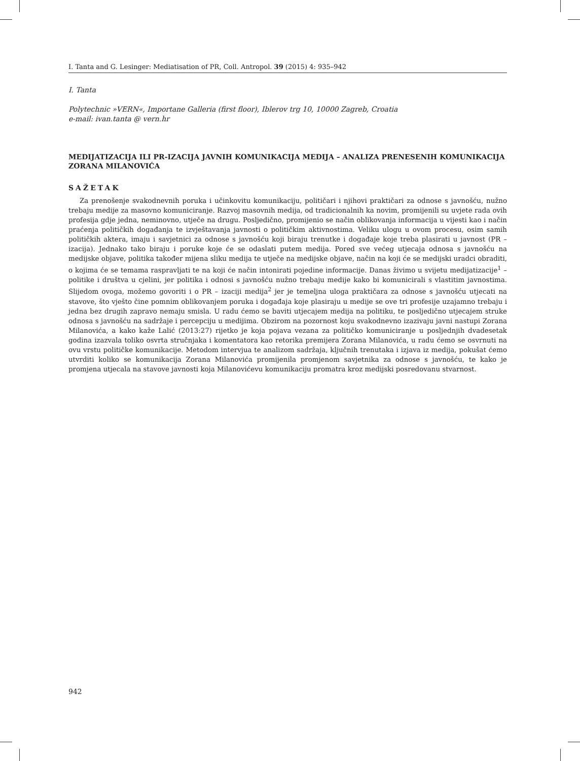I. Tanta and G. Lesinger: Mediatisation of PR, Coll. Antropol. 39 (2015) 4: 935–942
I. Tanta
Polytechnic »VERN«, Importane Galleria (first floor), Iblerov trg 10, 10000 Zagreb, Croatia
e-mail: ivan.tanta @ vern.hr
MEDIJATIZACIJA ILI PR-IZACIJA JAVNIH KOMUNIKACIJA MEDIJA – ANALIZA PRENESENIH KOMUNIKACIJA ZORANA MILANOVIĆA
SAŽETAK
Za prenošenje svakodnevnih poruka i učinkovitu komunikaciju, političari i njihovi praktičari za odnose s javnošću, nužno trebaju medije za masovno komuniciranje. Razvoj masovnih medija, od tradicionalnih ka novim, promijenili su uvjete rada ovih profesija gdje jedna, neminovno, utječe na drugu. Posljedično, promijenio se način oblikovanja informacija u vijesti kao i način praćenja političkih događanja te izvještavanja javnosti o političkim aktivnostima. Veliku ulogu u ovom procesu, osim samih političkih aktera, imaju i savjetnici za odnose s javnošću koji biraju trenutke i događaje koje treba plasirati u javnost (PR – izacija). Jednako tako biraju i poruke koje će se odaslati putem medija. Pored sve većeg utjecaja odnosa s javnošću na medijske objave, politika također mijena sliku medija te utječe na medijske objave, način na koji će se medijski uradci obraditi, o kojima će se temama raspravljati te na koji će način intonirati pojedine informacije. Danas živimo u svijetu medijatizacije<sup>1</sup> – politike i društva u cjelini, jer politika i odnosi s javnošću nužno trebaju medije kako bi komunicirali s vlastitim javnostima. Slijedom ovoga, možemo govoriti i o PR – izaciji medija<sup>2</sup> jer je temeljna uloga praktičara za odnose s javnošću utjecati na stavove, što vješto čine pomnim oblikovanjem poruka i događaja koje plasiraju u medije se ove tri profesije uzajamno trebaju i jedna bez drugih zapravo nemaju smisla. U radu ćemo se baviti utjecajem medija na politiku, te posljedično utjecajem struke odnosa s javnošću na sadržaje i percepciju u medijima. Obzirom na pozornost koju svakodnevno izazivaju javni nastupi Zorana Milanovića, a kako kaže Lalić (2013:27) rijetko je koja pojava vezana za političko komuniciranje u posljednjih dvadesetak godina izazvala toliko osvrta stručnjaka i komentatora kao retorika premijera Zorana Milanovića, u radu ćemo se osvrnuti na ovu vrstu političke komunikacije. Metodom intervjua te analizom sadržaja, ključnih trenutaka i izjava iz medija, pokušat ćemo utvrditi koliko se komunikacija Zorana Milanovića promijenila promjenom savjetnika za odnose s javnošću, te kako je promjena utjecala na stavove javnosti koja Milanovićevu komunikaciju promatra kroz medijski posredovanu stvarnost.
942